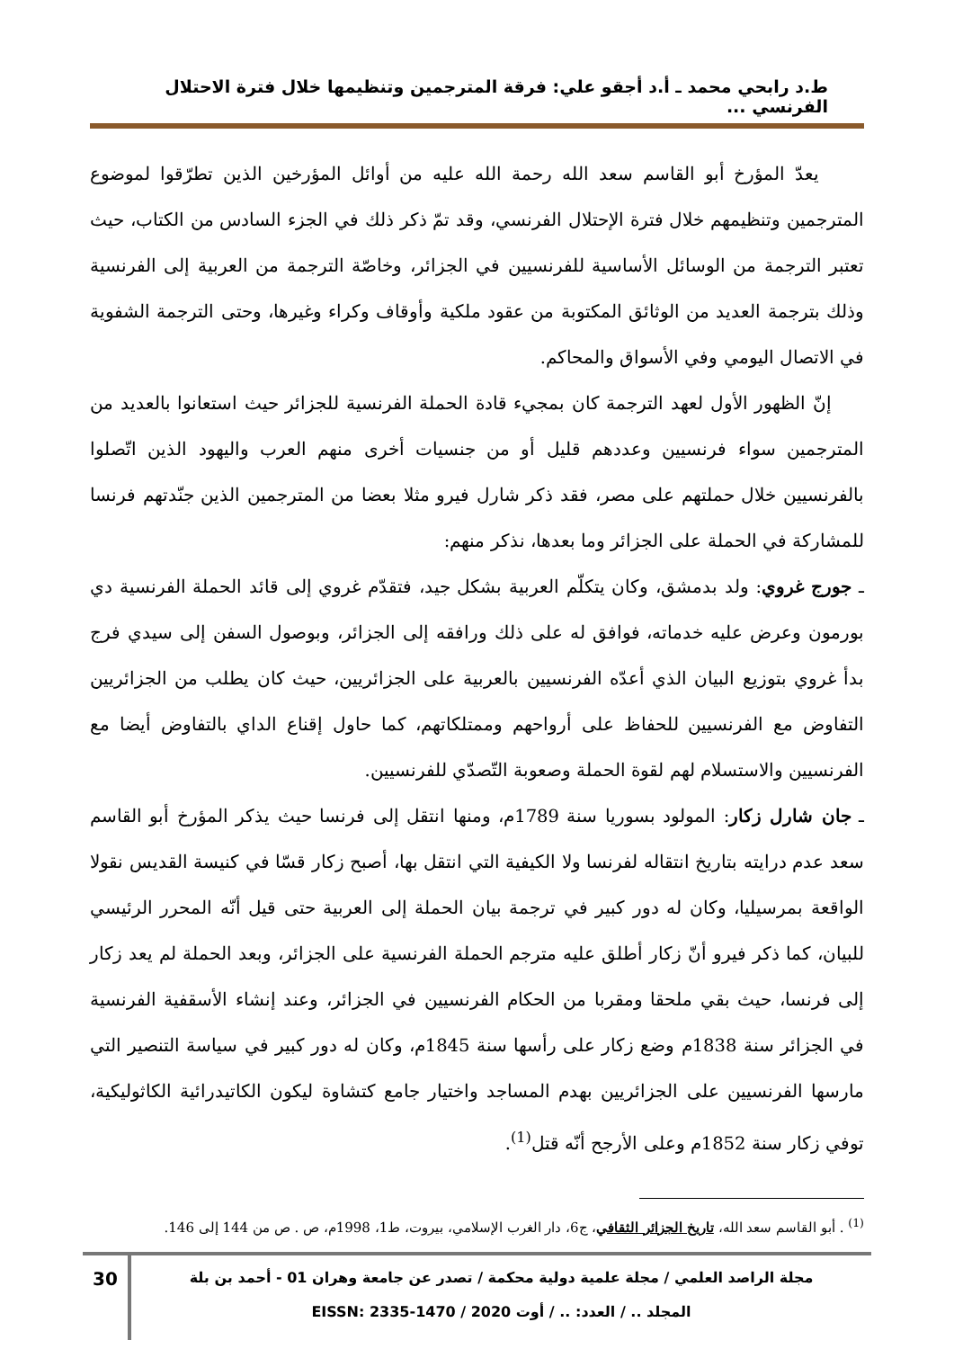ط.د رابحي محمد ـ أ.د أجقو علي: فرقة المترجمين وتنظيمها خلال فترة الاحتلال الفرنسي ...
يعدّ المؤرخ أبو القاسم سعد الله رحمة الله عليه من أوائل المؤرخين الذين تطرّقوا لموضوع المترجمين وتنظيمهم خلال فترة الإحتلال الفرنسي، وقد تمّ ذكر ذلك في الجزء السادس من الكتاب، حيث تعتبر الترجمة من الوسائل الأساسية للفرنسيين في الجزائر، وخاصّة الترجمة من العربية إلى الفرنسية وذلك بترجمة العديد من الوثائق المكتوبة من عقود ملكية وأوقاف وكراء وغيرها، وحتى الترجمة الشفوية في الاتصال اليومي وفي الأسواق والمحاكم.
إنّ الظهور الأول لعهد الترجمة كان بمجيء قادة الحملة الفرنسية للجزائر حيث استعانوا بالعديد من المترجمين سواء فرنسيين وعددهم قليل أو من جنسيات أخرى منهم العرب واليهود الذين اتّصلوا بالفرنسيين خلال حملتهم على مصر، فقد ذكر شارل فيرو مثلا بعضا من المترجمين الذين جنّدتهم فرنسا للمشاركة في الحملة على الجزائر وما بعدها، نذكر منهم:
ـ جورج غروي: ولد بدمشق، وكان يتكلّم العربية بشكل جيد، فتقدّم غروي إلى قائد الحملة الفرنسية دي بورمون وعرض عليه خدماته، فوافق له على ذلك ورافقه إلى الجزائر، وبوصول السفن إلى سيدي فرج بدأ غروي بتوزيع البيان الذي أعدّه الفرنسيين بالعربية على الجزائريين، حيث كان يطلب من الجزائريين التفاوض مع الفرنسيين للحفاظ على أرواحهم وممتلكاتهم، كما حاول إقناع الداي بالتفاوض أيضا مع الفرنسيين والاستسلام لهم لقوة الحملة وصعوبة التّصدّي للفرنسيين.
ـ جان شارل زكار: المولود بسوريا سنة 1789م، ومنها انتقل إلى فرنسا حيث يذكر المؤرخ أبو القاسم سعد عدم درايته بتاريخ انتقاله لفرنسا ولا الكيفية التي انتقل بها، أصبح زكار قسّا في كنيسة القديس نقولا الواقعة بمرسيليا، وكان له دور كبير في ترجمة بيان الحملة إلى العربية حتى قيل أنّه المحرر الرئيسي للبيان، كما ذكر فيرو أنّ زكار أطلق عليه مترجم الحملة الفرنسية على الجزائر، وبعد الحملة لم يعد زكار إلى فرنسا، حيث بقي ملحقا ومقربا من الحكام الفرنسيين في الجزائر، وعند إنشاء الأسقفية الفرنسية في الجزائر سنة 1838م وضع زكار على رأسها سنة 1845م، وكان له دور كبير في سياسة التنصير التي مارسها الفرنسيين على الجزائريين بهدم المساجد واختيار جامع كتشاوة ليكون الكاتيدرائية الكاثوليكية، توفي زكار سنة 1852م وعلى الأرجح أنّه قتل<sup>(1)</sup>.
<sup>(1)</sup> . أبو القاسم سعد الله، تاريخ الجزائر الثقافي، ج6، دار الغرب الإسلامي، بيروت، ط1، 1998م، ص . ص من 144 إلى 146.
مجلة الراصد العلمي / مجلة علمية دولية محكمة / تصدر عن جامعة وهران 01 - أحمد بن بلة
المجلد .. / العدد: .. / أوت 2020 / EISSN: 2335-1470
30